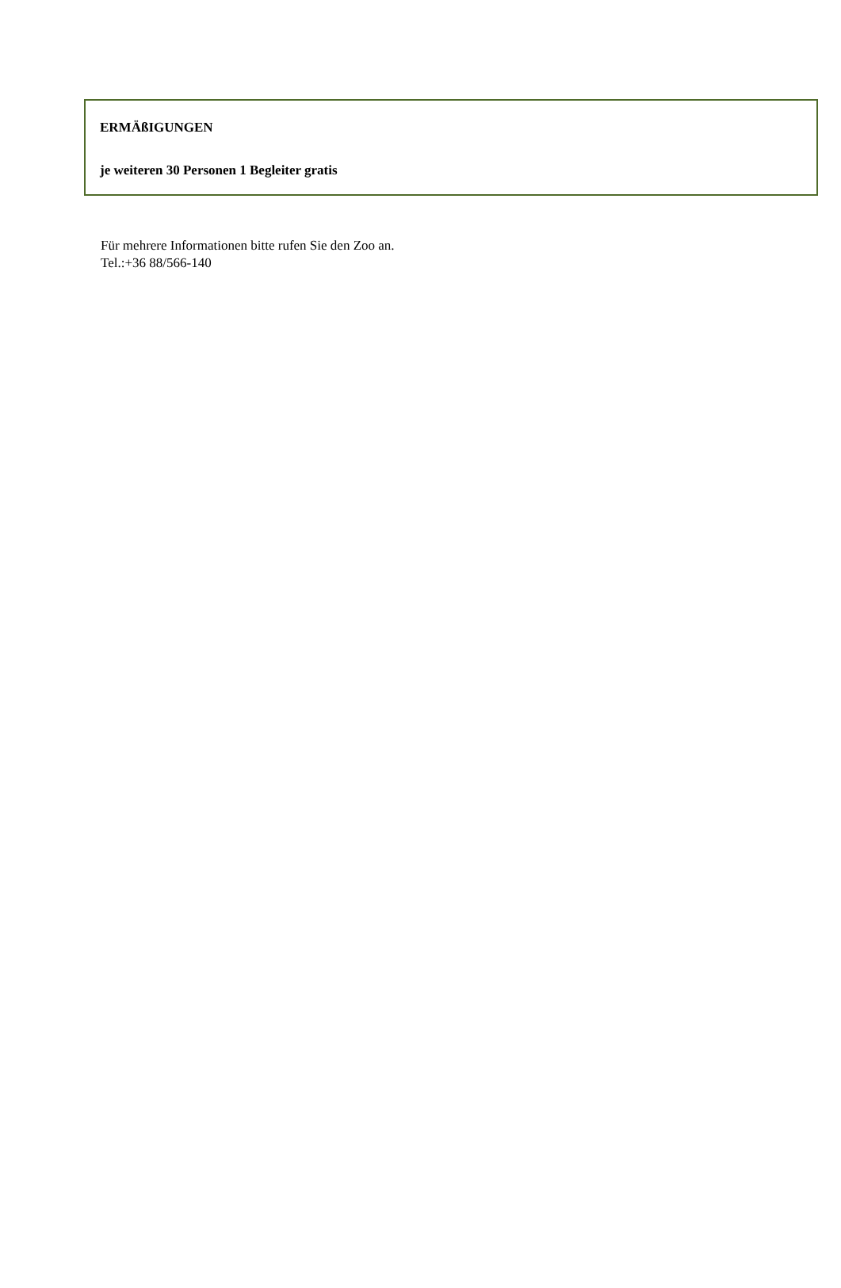| ERMÄßIGUNGEN |
| je weiteren 30 Personen 1 Begleiter gratis |
Für mehrere Informationen bitte rufen Sie den Zoo an.
Tel.:+36 88/566-140